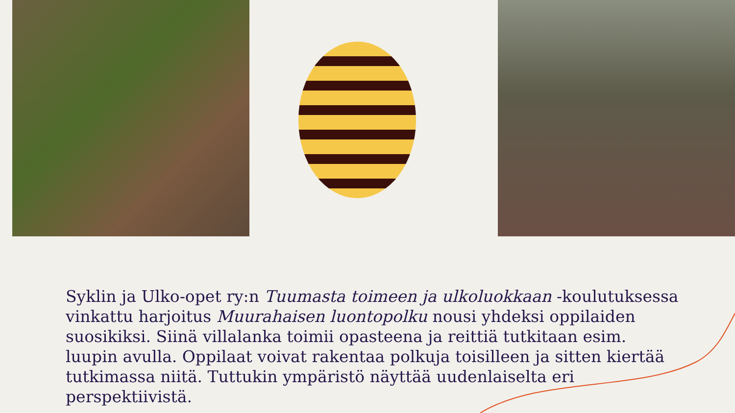Syklin ja Ulko-opet ry:n Tuumasta toimeen ja ulkoluokkaan -koulutuksessa vinkattu harjoitus Muurahaisen luontopolku nousi yhdeksi oppilaiden suosikiksi. Siinä villalanka toimii opasteena ja reittiä tutkitaan esim. luupin avulla. Oppilaat voivat rakentaa polkuja toisilleen ja sitten kiertää tutkimassa niitä. Tuttukin ympäristö näyttää uudenlaiselta eri perspektiivistä.